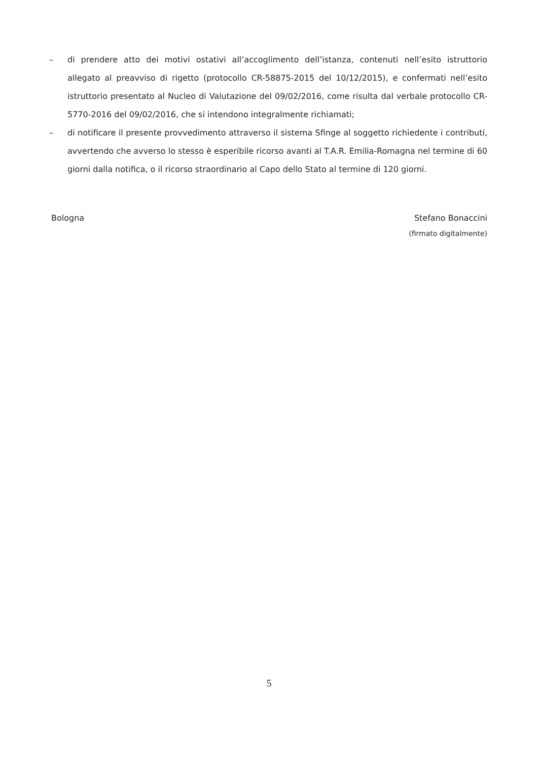– di prendere atto dei motivi ostativi all’accoglimento dell’istanza, contenuti nell’esito istruttorio allegato al preavviso di rigetto (protocollo CR-58875-2015 del 10/12/2015), e confermati nell’esito istruttorio presentato al Nucleo di Valutazione del 09/02/2016, come risulta dal verbale protocollo CR-5770-2016 del 09/02/2016, che si intendono integralmente richiamati;
– di notificare il presente provvedimento attraverso il sistema Sfinge al soggetto richiedente i contributi, avvertendo che avverso lo stesso è esperibile ricorso avanti al T.A.R. Emilia-Romagna nel termine di 60 giorni dalla notifica, o il ricorso straordinario al Capo dello Stato al termine di 120 giorni.
Bologna Stefano Bonaccini
(firmato digitalmente)
5